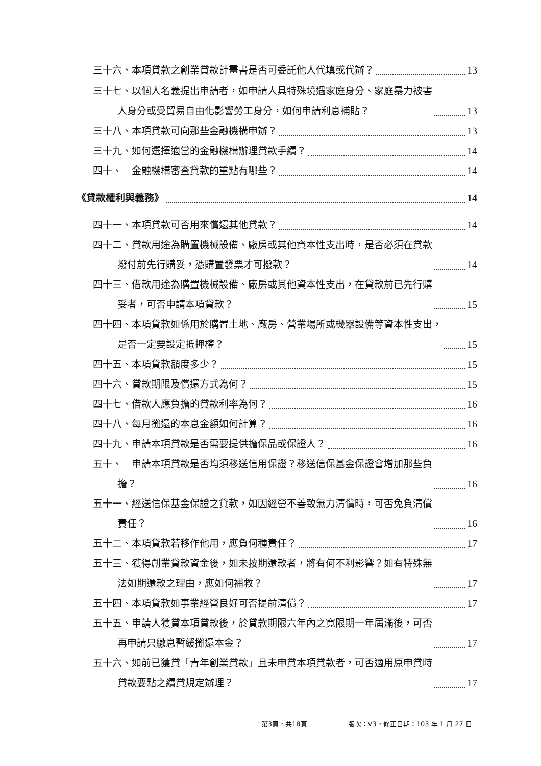三十六、本項貸款之創業貸款計畫書是否可委託他人代填或代辦？ 13
三十七、以個人名義提出申請者，如申請人具特殊境遇家庭身分、家庭暴力被害
   人身分或受貿易自由化影響勞工身分，如何申請利息補貼？ 13
三十八、本項貸款可向那些金融機構申辦？ 13
三十九、如何選擇適當的金融機構辦理貸款手續？ 14
四十、 金融機構審查貸款的重點有哪些？ 14
《貸款權利與義務》 14
四十一、本項貸款可否用來償還其他貸款？ 14
四十二、貸款用途為購置機械設備、廠房或其他資本性支出時，是否必須在貸款
   撥付前先行購妥，憑購置發票才可撥款？ 14
四十三、借款用途為購置機械設備、廠房或其他資本性支出，在貸款前已先行購
   妥者，可否申請本項貸款？ 15
四十四、本項貸款如係用於購置土地、廠房、營業場所或機器設備等資本性支出，
   是否一定要設定抵押權？ 15
四十五、本項貸款額度多少？ 15
四十六、貸款期限及償還方式為何？ 15
四十七、借款人應負擔的貸款利率為何？ 16
四十八、每月攤還的本息金額如何計算？ 16
四十九、申請本項貸款是否需要提供擔保品或保證人？ 16
五十、 申請本項貸款是否均須移送信用保證？移送信保基金保證會增加那些負
   擔？ 16
五十一、經送信保基金保證之貸款，如因經營不善致無力清償時，可否免負清償
   責任？ 16
五十二、本項貸款若移作他用，應負何種責任？ 17
五十三、獲得創業貸款資金後，如未按期還款者，將有何不利影響？如有特殊無
   法如期還款之理由，應如何補救？ 17
五十四、本項貸款如事業經營良好可否提前清償？ 17
五十五、申請人獲貸本項貸款後，於貸款期限六年內之寬限期一年屆滿後，可否
   再申請只繳息暫緩攤還本金？ 17
五十六、如前已獲貸「青年創業貸款」且未申貸本項貸款者，可否適用原申貸時
   貸款要點之續貸規定辦理？ 17
第3頁，共18頁 版次：V3，修正日期：103 年 1 月 27 日